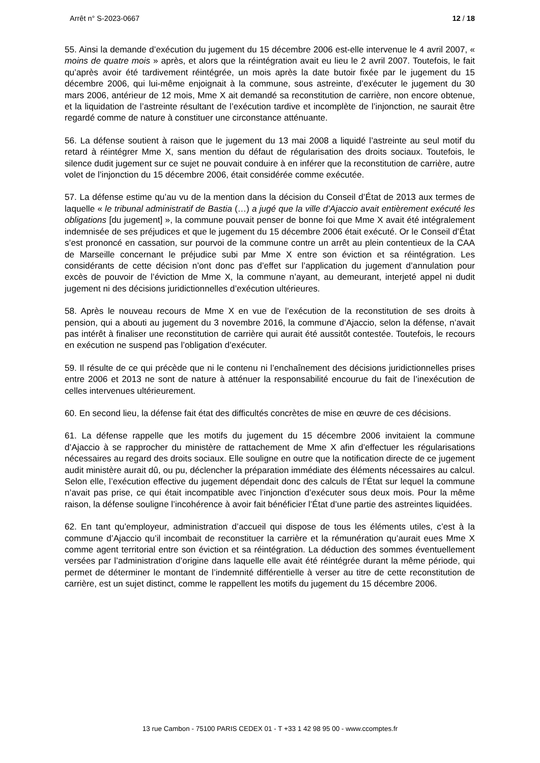Arrêt n° S-2023-0667 12 / 18
55. Ainsi la demande d’exécution du jugement du 15 décembre 2006 est-elle intervenue le 4 avril 2007, « moins de quatre mois » après, et alors que la réintégration avait eu lieu le 2 avril 2007. Toutefois, le fait qu’après avoir été tardivement réintégrée, un mois après la date butoir fixée par le jugement du 15 décembre 2006, qui lui-même enjoignait à la commune, sous astreinte, d’exécuter le jugement du 30 mars 2006, antérieur de 12 mois, Mme X ait demandé sa reconstitution de carrière, non encore obtenue, et la liquidation de l’astreinte résultant de l’exécution tardive et incomplète de l’injonction, ne saurait être regardé comme de nature à constituer une circonstance atténuante.
56. La défense soutient à raison que le jugement du 13 mai 2008 a liquidé l’astreinte au seul motif du retard à réintégrer Mme X, sans mention du défaut de régularisation des droits sociaux. Toutefois, le silence dudit jugement sur ce sujet ne pouvait conduire à en inférer que la reconstitution de carrière, autre volet de l’injonction du 15 décembre 2006, était considérée comme exécutée.
57. La défense estime qu’au vu de la mention dans la décision du Conseil d’État de 2013 aux termes de laquelle « le tribunal administratif de Bastia (…) a jugé que la ville d’Ajaccio avait entièrement exécuté les obligations [du jugement] », la commune pouvait penser de bonne foi que Mme X avait été intégralement indemnisée de ses préjudices et que le jugement du 15 décembre 2006 était exécuté. Or le Conseil d’État s’est prononcé en cassation, sur pourvoi de la commune contre un arrêt au plein contentieux de la CAA de Marseille concernant le préjudice subi par Mme X entre son éviction et sa réintégration. Les considérants de cette décision n’ont donc pas d’effet sur l’application du jugement d’annulation pour excès de pouvoir de l’éviction de Mme X, la commune n’ayant, au demeurant, interjeté appel ni dudit jugement ni des décisions juridictionnelles d’exécution ultérieures.
58. Après le nouveau recours de Mme X en vue de l’exécution de la reconstitution de ses droits à pension, qui a abouti au jugement du 3 novembre 2016, la commune d’Ajaccio, selon la défense, n’avait pas intérêt à finaliser une reconstitution de carrière qui aurait été aussitôt contestée. Toutefois, le recours en exécution ne suspend pas l’obligation d’exécuter.
59. Il résulte de ce qui précède que ni le contenu ni l’enchaînement des décisions juridictionnelles prises entre 2006 et 2013 ne sont de nature à atténuer la responsabilité encourue du fait de l’inexécution de celles intervenues ultérieurement.
60. En second lieu, la défense fait état des difficultés concrètes de mise en œuvre de ces décisions.
61. La défense rappelle que les motifs du jugement du 15 décembre 2006 invitaient la commune d’Ajaccio à se rapprocher du ministère de rattachement de Mme X afin d’effectuer les régularisations nécessaires au regard des droits sociaux. Elle souligne en outre que la notification directe de ce jugement audit ministère aurait dû, ou pu, déclencher la préparation immédiate des éléments nécessaires au calcul. Selon elle, l’exécution effective du jugement dépendait donc des calculs de l’État sur lequel la commune n’avait pas prise, ce qui était incompatible avec l’injonction d’exécuter sous deux mois. Pour la même raison, la défense souligne l’incohérence à avoir fait bénéficier l’État d’une partie des astreintes liquidées.
62. En tant qu’employeur, administration d’accueil qui dispose de tous les éléments utiles, c’est à la commune d’Ajaccio qu’il incombait de reconstituer la carrière et la rémunération qu’aurait eues Mme X comme agent territorial entre son éviction et sa réintégration. La déduction des sommes éventuellement versées par l’administration d’origine dans laquelle elle avait été réintégrée durant la même période, qui permet de déterminer le montant de l’indemnité différentielle à verser au titre de cette reconstitution de carrière, est un sujet distinct, comme le rappellent les motifs du jugement du 15 décembre 2006.
13 rue Cambon - 75100 PARIS CEDEX 01 - T +33 1 42 98 95 00 - www.ccomptes.fr